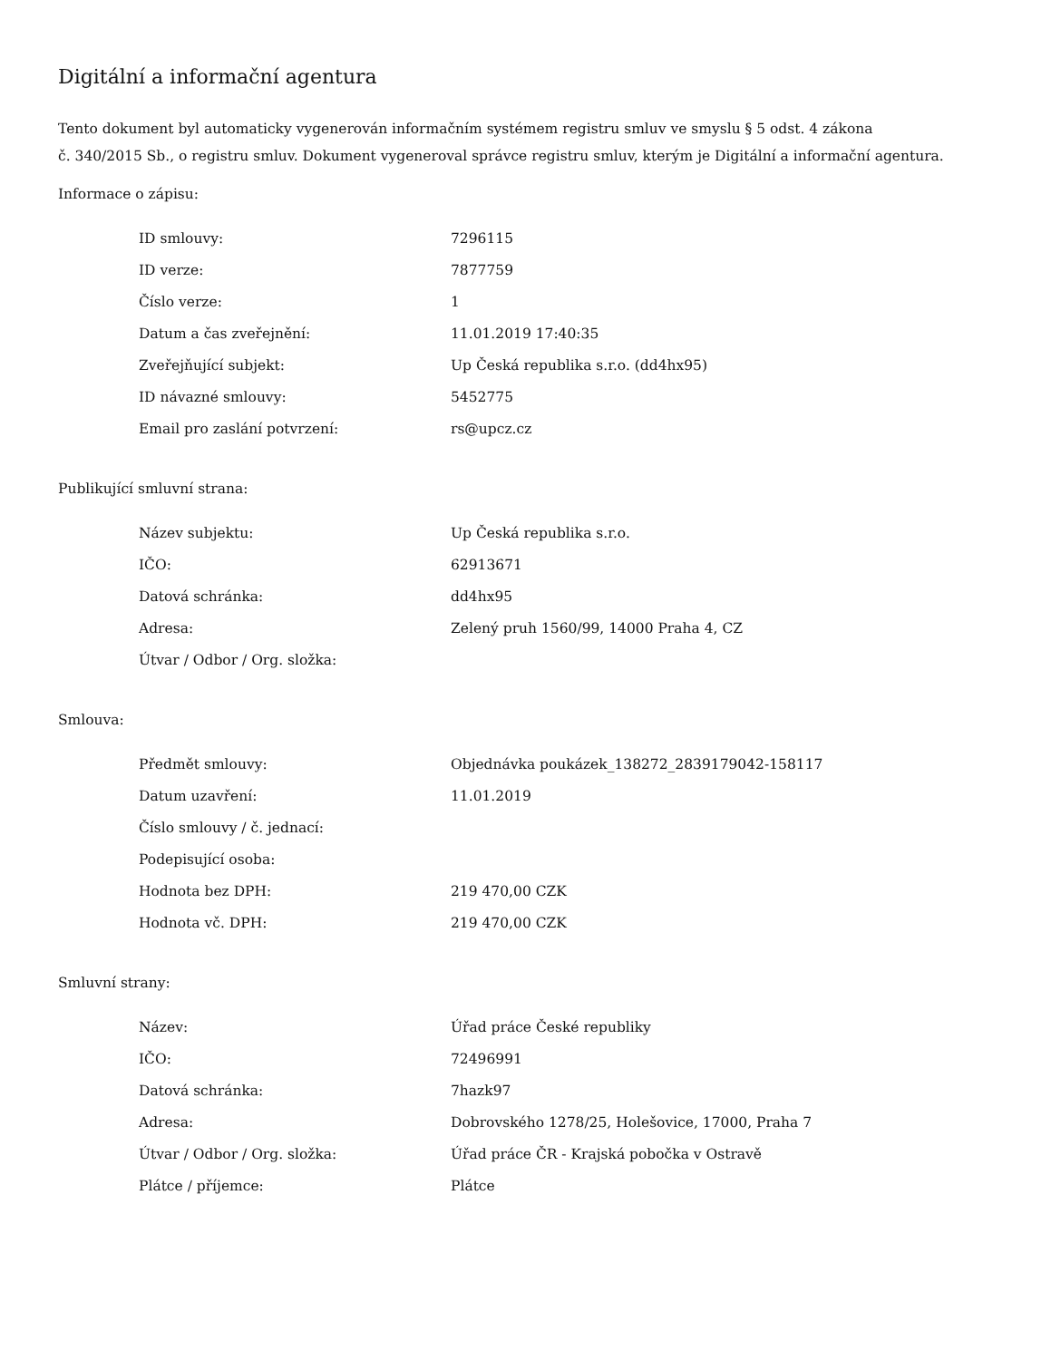Digitální a informační agentura
Tento dokument byl automaticky vygenerován informačním systémem registru smluv ve smyslu § 5 odst. 4 zákona
č. 340/2015 Sb., o registru smluv. Dokument vygeneroval správce registru smluv, kterým je Digitální a informační agentura.
Informace o zápisu:
| ID smlouvy: | 7296115 |
| ID verze: | 7877759 |
| Číslo verze: | 1 |
| Datum a čas zveřejnění: | 11.01.2019 17:40:35 |
| Zveřejňující subjekt: | Up Česká republika s.r.o. (dd4hx95) |
| ID návazné smlouvy: | 5452775 |
| Email pro zaslání potvrzení: | rs@upcz.cz |
Publikující smluvní strana:
| Název subjektu: | Up Česká republika s.r.o. |
| IČO: | 62913671 |
| Datová schránka: | dd4hx95 |
| Adresa: | Zelený pruh 1560/99, 14000 Praha 4, CZ |
| Útvar / Odbor / Org. složka: | |
Smlouva:
| Předmět smlouvy: | Objednávka poukázek_138272_2839179042-158117 |
| Datum uzavření: | 11.01.2019 |
| Číslo smlouvy / č. jednací: | |
| Podepisující osoba: | |
| Hodnota bez DPH: | 219 470,00 CZK |
| Hodnota vč. DPH: | 219 470,00 CZK |
Smluvní strany:
| Název: | Úřad práce České republiky |
| IČO: | 72496991 |
| Datová schránka: | 7hazk97 |
| Adresa: | Dobrovského 1278/25, Holešovice, 17000, Praha 7 |
| Útvar / Odbor / Org. složka: | Úřad práce ČR - Krajská pobočka v Ostravě |
| Plátce / příjemce: | Plátce |